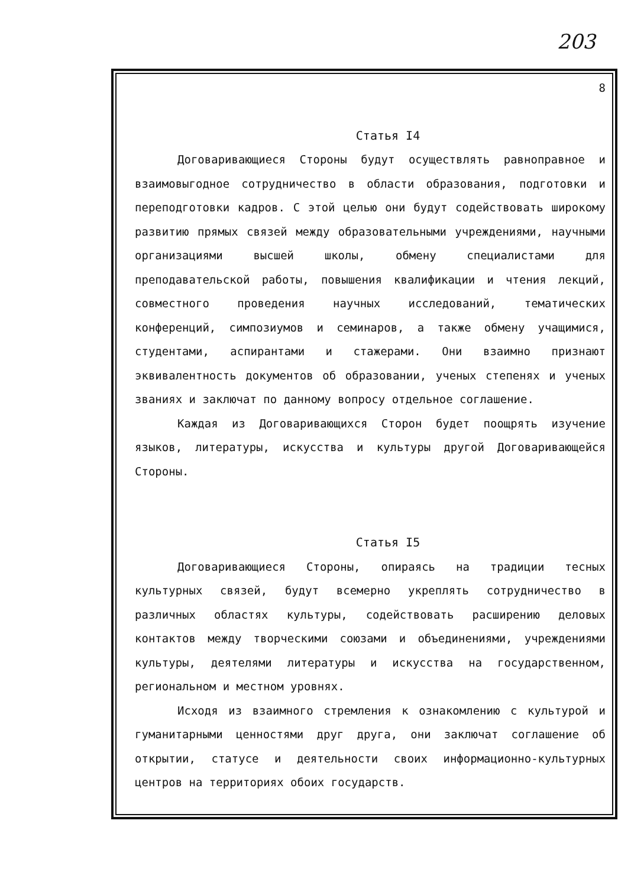203
8
Статья I4
Договаривающиеся Стороны будут осуществлять равноправное и взаимовыгодное сотрудничество в области образования, подготовки и переподготовки кадров. С этой целью они будут содействовать широкому развитию прямых связей между образовательными учреждениями, научными организациями высшей школы, обмену специалистами для преподавательской работы, повышения квалификации и чтения лекций, совместного проведения научных исследований, тематических конференций, симпозиумов и семинаров, а также обмену учащимися, студентами, аспирантами и стажерами. Они взаимно признают эквивалентность документов об образовании, ученых степенях и ученых званиях и заключат по данному вопросу отдельное соглашение.
Каждая из Договаривающихся Сторон будет поощрять изучение языков, литературы, искусства и культуры другой Договаривающейся Стороны.
Статья I5
Договаривающиеся Стороны, опираясь на традиции тесных культурных связей, будут всемерно укреплять сотрудничество в различных областях культуры, содействовать расширению деловых контактов между творческими союзами и объединениями, учреждениями культуры, деятелями литературы и искусства на государственном, региональном и местном уровнях.
Исходя из взаимного стремления к ознакомлению с культурой и гуманитарными ценностями друг друга, они заключат соглашение об открытии, статусе и деятельности своих информационно-культурных центров на территориях обоих государств.